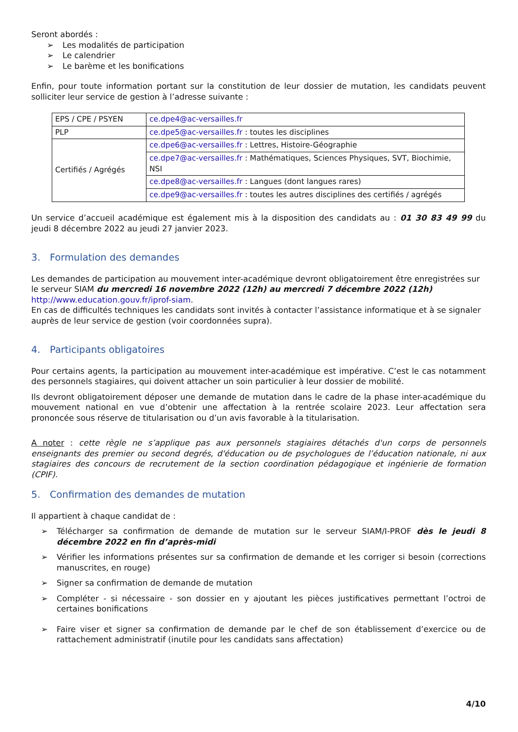Seront abordés :
➢ Les modalités de participation
➢ Le calendrier
➢ Le barème et les bonifications
Enfin, pour toute information portant sur la constitution de leur dossier de mutation, les candidats peuvent solliciter leur service de gestion à l’adresse suivante :
| EPS / CPE / PSYEN | ce.dpe4@ac-versailles.fr |
| PLP | ce.dpe5@ac-versailles.fr : toutes les disciplines |
| Certifiés / Agrégés | ce.dpe6@ac-versailles.fr : Lettres, Histoire-Géographie |
| | ce.dpe7@ac-versailles.fr : Mathématiques, Sciences Physiques, SVT, Biochimie, NSI |
| | ce.dpe8@ac-versailles.fr : Langues (dont langues rares) |
| | ce.dpe9@ac-versailles.fr : toutes les autres disciplines des certifiés / agrégés |
Un service d’accueil académique est également mis à la disposition des candidats au : 01 30 83 49 99 du jeudi 8 décembre 2022 au jeudi 27 janvier 2023.
3. Formulation des demandes
Les demandes de participation au mouvement inter-académique devront obligatoirement être enregistrées sur le serveur SIAM du mercredi 16 novembre 2022 (12h) au mercredi 7 décembre 2022 (12h) http://www.education.gouv.fr/iprof-siam.
En cas de difficultés techniques les candidats sont invités à contacter l’assistance informatique et à se signaler auprès de leur service de gestion (voir coordonnées supra).
4. Participants obligatoires
Pour certains agents, la participation au mouvement inter-académique est impérative. C’est le cas notamment des personnels stagiaires, qui doivent attacher un soin particulier à leur dossier de mobilité.
Ils devront obligatoirement déposer une demande de mutation dans le cadre de la phase inter-académique du mouvement national en vue d’obtenir une affectation à la rentrée scolaire 2023. Leur affectation sera prononcée sous réserve de titularisation ou d’un avis favorable à la titularisation.
A noter : cette règle ne s’applique pas aux personnels stagiaires détachés d'un corps de personnels enseignants des premier ou second degrés, d'éducation ou de psychologues de l’éducation nationale, ni aux stagiaires des concours de recrutement de la section coordination pédagogique et ingénierie de formation (CPIF).
5. Confirmation des demandes de mutation
Il appartient à chaque candidat de :
➢ Télécharger sa confirmation de demande de mutation sur le serveur SIAM/I-PROF dès le jeudi 8 décembre 2022 en fin d’après-midi
➢ Vérifier les informations présentes sur sa confirmation de demande et les corriger si besoin (corrections manuscrites, en rouge)
➢ Signer sa confirmation de demande de mutation
➢ Compléter - si nécessaire - son dossier en y ajoutant les pièces justificatives permettant l’octroi de certaines bonifications
➢ Faire viser et signer sa confirmation de demande par le chef de son établissement d’exercice ou de rattachement administratif (inutile pour les candidats sans affectation)
4/10